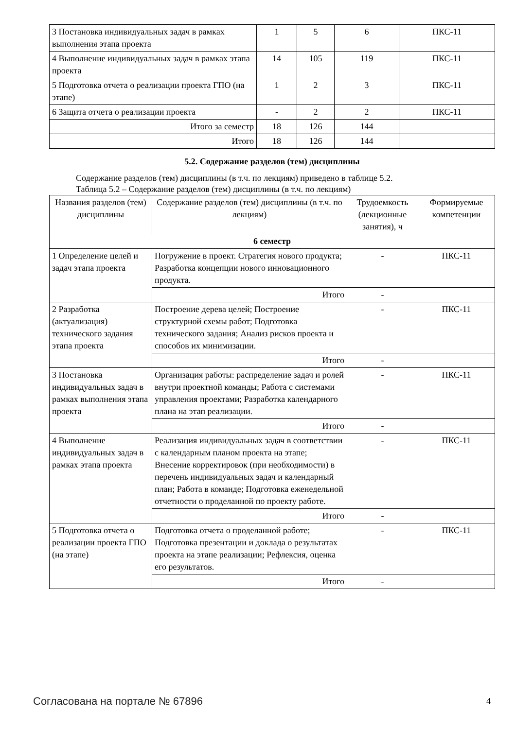| 3 Постановка индивидуальных задач в рамках выполнения этапа проекта | 1 | 5 | 6 | ПКС-11 |
| 4 Выполнение индивидуальных задач в рамках этапа проекта | 14 | 105 | 119 | ПКС-11 |
| 5 Подготовка отчета о реализации проекта ГПО (на этапе) | 1 | 2 | 3 | ПКС-11 |
| 6 Защита отчета о реализации проекта | - | 2 | 2 | ПКС-11 |
| Итого за семестр | 18 | 126 | 144 | |
| Итого | 18 | 126 | 144 | |
5.2. Содержание разделов (тем) дисциплины
Содержание разделов (тем) дисциплины (в т.ч. по лекциям) приведено в таблице 5.2.
Таблица 5.2 – Содержание разделов (тем) дисциплины (в т.ч. по лекциям)
| Названия разделов (тем) дисциплины | Содержание разделов (тем) дисциплины (в т.ч. по лекциям) | Трудоемкость (лекционные занятия), ч | Формируемые компетенции |
| --- | --- | --- | --- |
| 6 семестр | | | |
| 1 Определение целей и задач этапа проекта | Погружение в проект. Стратегия нового продукта; Разработка концепции нового инновационного продукта. | - | ПКС-11 |
| | Итого | - | |
| 2 Разработка (актуализация) технического задания этапа проекта | Построение дерева целей; Построение структурной схемы работ; Подготовка технического задания; Анализ рисков проекта и способов их минимизации. | - | ПКС-11 |
| | Итого | - | |
| 3 Постановка индивидуальных задач в рамках выполнения этапа проекта | Организация работы: распределение задач и ролей внутри проектной команды; Работа с системами управления проектами; Разработка календарного плана на этап реализации. | - | ПКС-11 |
| | Итого | - | |
| 4 Выполнение индивидуальных задач в рамках этапа проекта | Реализация индивидуальных задач в соответствии с календарным планом проекта на этапе; Внесение корректировок (при необходимости) в перечень индивидуальных задач и календарный план; Работа в команде; Подготовка еженедельной отчетности о проделанной по проекту работе. | - | ПКС-11 |
| | Итого | - | |
| 5 Подготовка отчета о реализации проекта ГПО (на этапе) | Подготовка отчета о проделанной работе; Подготовка презентации и доклада о результатах проекта на этапе реализации; Рефлексия, оценка его результатов. | - | ПКС-11 |
| | Итого | - | |
Согласована на портале № 67896 4